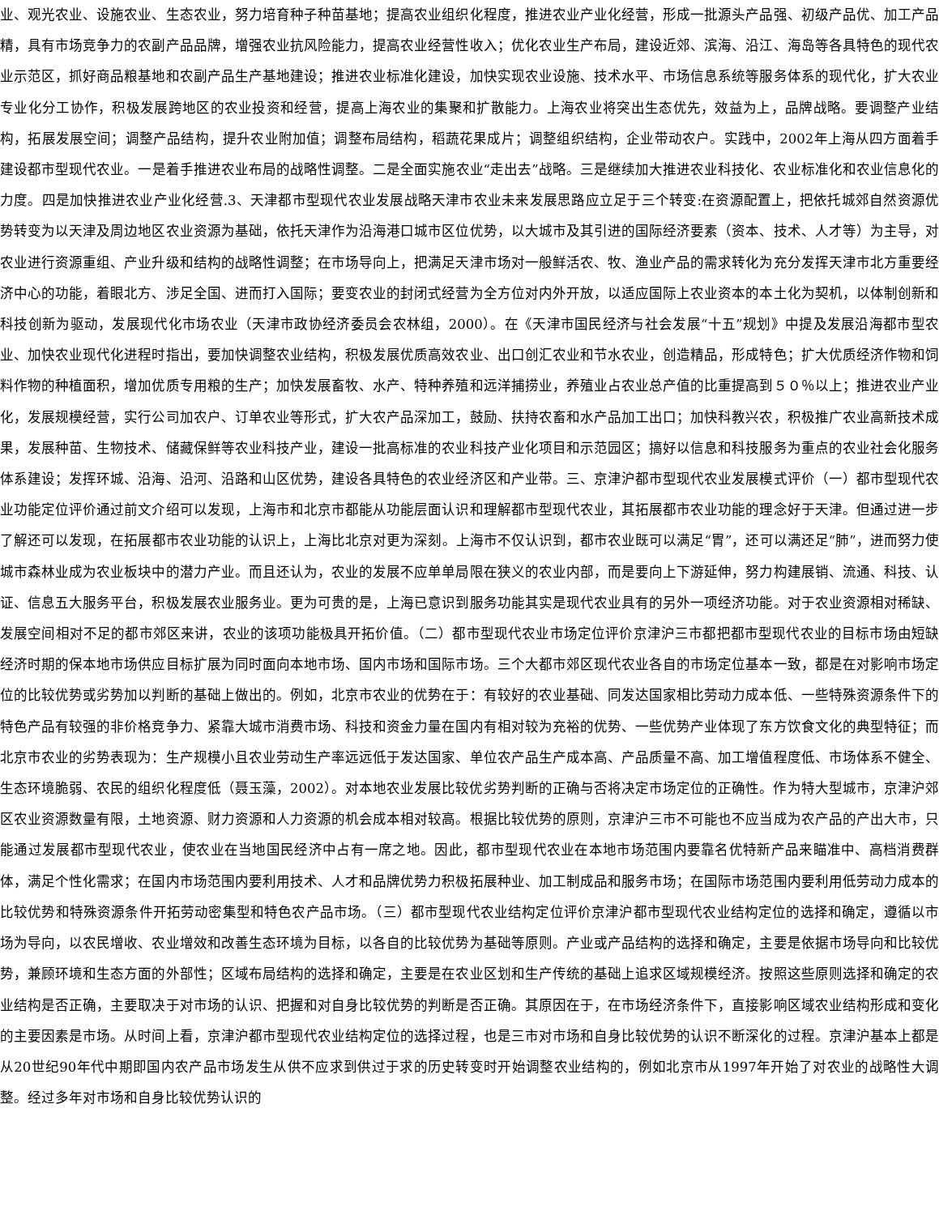业、观光农业、设施农业、生态农业，努力培育种子种苗基地；提高农业组织化程度，推进农业产业化经营，形成一批源头产品强、初级产品优、加工产品精，具有市场竞争力的农副产品品牌，增强农业抗风险能力，提高农业经营性收入；优化农业生产布局，建设近郊、滨海、沿江、海岛等各具特色的现代农业示范区，抓好商品粮基地和农副产品生产基地建设；推进农业标准化建设，加快实现农业设施、技术水平、市场信息系统等服务体系的现代化，扩大农业专业化分工协作，积极发展跨地区的农业投资和经营，提高上海农业的集聚和扩散能力。上海农业将突出生态优先，效益为上，品牌战略。要调整产业结构，拓展发展空间；调整产品结构，提升农业附加值；调整布局结构，稻蔬花果成片；调整组织结构，企业带动农户。实践中，2002年上海从四方面着手建设都市型现代农业。一是着手推进农业布局的战略性调整。二是全面实施农业“走出去”战略。三是继续加大推进农业科技化、农业标准化和农业信息化的力度。四是加快推进农业产业化经营.3、天津都市型现代农业发展战略天津市农业未来发展思路应立足于三个转变:在资源配置上，把依托城郊自然资源优势转变为以天津及周边地区农业资源为基础，依托天津作为沿海港口城市区位优势，以大城市及其引进的国际经济要素（资本、技术、人才等）为主导，对农业进行资源重组、产业升级和结构的战略性调整；在市场导向上，把满足天津市场对一般鲜活农、牧、渔业产品的需求转化为充分发挥天津市北方重要经济中心的功能，着眼北方、涉足全国、进而打入国际；要变农业的封闭式经营为全方位对内外开放，以适应国际上农业资本的本土化为契机，以体制创新和科技创新为驱动，发展现代化市场农业（天津市政协经济委员会农林组，2000）。在《天津市国民经济与社会发展“十五”规划》中提及发展沿海都市型农业、加快农业现代化进程时指出，要加快调整农业结构，积极发展优质高效农业、出口创汇农业和节水农业，创造精品，形成特色；扩大优质经济作物和饲料作物的种植面积，增加优质专用粮的生产；加快发展畜牧、水产、特种养殖和远洋捕捞业，养殖业占农业总产值的比重提高到５０％以上；推进农业产业化，发展规模经营，实行公司加农户、订单农业等形式，扩大农产品深加工，鼓励、扶持农畜和水产品加工出口；加快科教兴农，积极推广农业高新技术成果，发展种苗、生物技术、储藏保鲜等农业科技产业，建设一批高标准的农业科技产业化项目和示范园区；搞好以信息和科技服务为重点的农业社会化服务体系建设；发挥环城、沿海、沿河、沿路和山区优势，建设各具特色的农业经济区和产业带。三、京津沪都市型现代农业发展模式评价（一）都市型现代农业功能定位评价通过前文介绍可以发现，上海市和北京市都能从功能层面认识和理解都市型现代农业，其拓展都市农业功能的理念好于天津。但通过进一步了解还可以发现，在拓展都市农业功能的认识上，上海比北京对更为深刻。上海市不仅认识到，都市农业既可以满足“胃”，还可以满还足“肺”，进而努力使城市森林业成为农业板块中的潜力产业。而且还认为，农业的发展不应单单局限在狭义的农业内部，而是要向上下游延伸，努力构建展销、流通、科技、认证、信息五大服务平台，积极发展农业服务业。更为可贵的是，上海已意识到服务功能其实是现代农业具有的另外一项经济功能。对于农业资源相对稀缺、发展空间相对不足的都市郊区来讲，农业的该项功能极具开拓价值。（二）都市型现代农业市场定位评价京津沪三市都把都市型现代农业的目标市场由短缺经济时期的保本地市场供应目标扩展为同时面向本地市场、国内市场和国际市场。三个大都市郊区现代农业各自的市场定位基本一致，都是在对影响市场定位的比较优势或劣势加以判断的基础上做出的。例如，北京市农业的优势在于：有较好的农业基础、同发达国家相比劳动力成本低、一些特殊资源条件下的特色产品有较强的非价格竞争力、紧靠大城市消费市场、科技和资金力量在国内有相对较为充裕的优势、一些优势产业体现了东方饮食文化的典型特征；而北京市农业的劣势表现为：生产规模小且农业劳动生产率远远低于发达国家、单位农产品生产成本高、产品质量不高、加工增值程度低、市场体系不健全、生态环境脆弱、农民的组织化程度低（聂玉藻，2002）。对本地农业发展比较优劣势判断的正确与否将决定市场定位的正确性。作为特大型城市，京津沪郊区农业资源数量有限，土地资源、财力资源和人力资源的机会成本相对较高。根据比较优势的原则，京津沪三市不可能也不应当成为农产品的产出大市，只能通过发展都市型现代农业，使农业在当地国民经济中占有一席之地。因此，都市型现代农业在本地市场范围内要靠名优特新产品来瞄准中、高档消费群体，满足个性化需求；在国内市场范围内要利用技术、人才和品牌优势力积极拓展种业、加工制成品和服务市场；在国际市场范围内要利用低劳动力成本的比较优势和特殊资源条件开拓劳动密集型和特色农产品市场。（三）都市型现代农业结构定位评价京津沪都市型现代农业结构定位的选择和确定，遵循以市场为导向，以农民增收、农业增效和改善生态环境为目标，以各自的比较优势为基础等原则。产业或产品结构的选择和确定，主要是依据市场导向和比较优势，兼顾环境和生态方面的外部性；区域布局结构的选择和确定，主要是在农业区划和生产传统的基础上追求区域规模经济。按照这些原则选择和确定的农业结构是否正确，主要取决于对市场的认识、把握和对自身比较优势的判断是否正确。其原因在于，在市场经济条件下，直接影响区域农业结构形成和变化的主要因素是市场。从时间上看，京津沪都市型现代农业结构定位的选择过程，也是三市对市场和自身比较优势的认识不断深化的过程。京津沪基本上都是从20世纪90年代中期即国内农产品市场发生从供不应求到供过于求的历史转变时开始调整农业结构的，例如北京市从1997年开始了对农业的战略性大调整。经过多年对市场和自身比较优势认识的